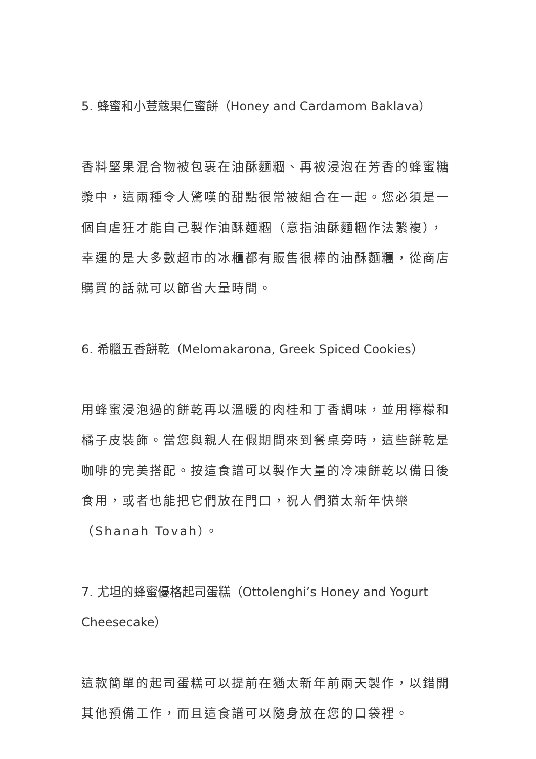5. 蜂蜜和小荳蔻果仁蜜餅（Honey and Cardamom Baklava）
香料堅果混合物被包裹在油酥麵糰、再被浸泡在芳香的蜂蜜糖漿中，這兩種令人驚嘆的甜點很常被組合在一起。您必須是一個自虐狂才能自己製作油酥麵糰（意指油酥麵糰作法繁複），幸運的是大多數超市的冰櫃都有販售很棒的油酥麵糰，從商店購買的話就可以節省大量時間。
6. 希臘五香餅乾（Melomakarona, Greek Spiced Cookies）
用蜂蜜浸泡過的餅乾再以溫暖的肉桂和丁香調味，並用檸檬和橘子皮裝飾。當您與親人在假期間來到餐桌旁時，這些餅乾是咖啡的完美搭配。按這食譜可以製作大量的冷凍餅乾以備日後食用，或者也能把它們放在門口，祝人們猶太新年快樂（Shanah Tovah）。
7. 尤坦的蜂蜜優格起司蛋糕（Ottolenghi’s Honey and Yogurt Cheesecake）
這款簡單的起司蛋糕可以提前在猶太新年前兩天製作，以錯開其他預備工作，而且這食譜可以隨身放在您的口袋裡。